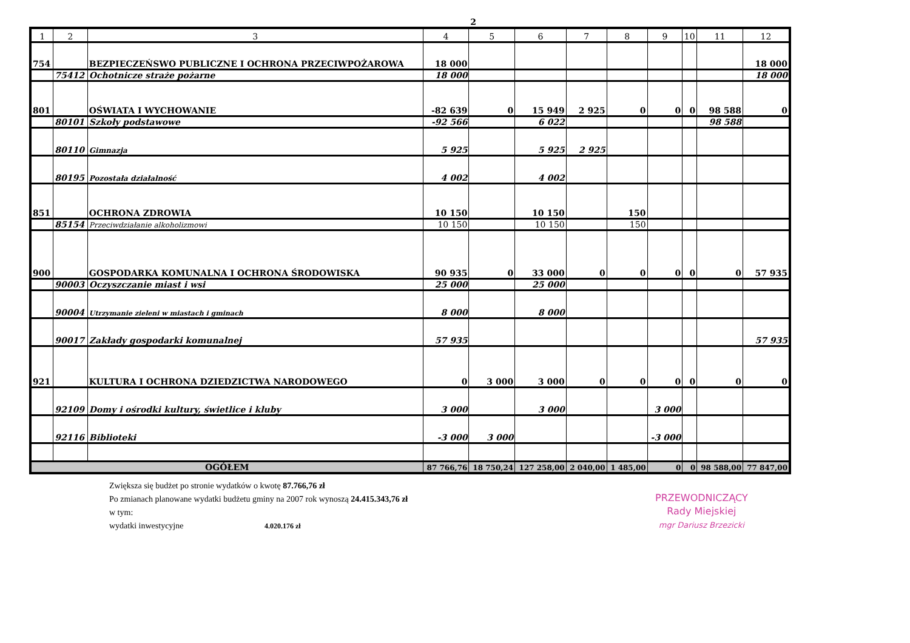2
| 1 | 2 | 3 | 4 | 5 | 6 | 7 | 8 | 9 | 10 | 11 | 12 |
| --- | --- | --- | --- | --- | --- | --- | --- | --- | --- | --- | --- |
| 754 | | BEZPIECZEŃSWO PUBLICZNE I OCHRONA PRZECIWPOŻAROWA | 18 000 | | | | | | | | 18 000 |
| | 75412 | Ochotnicze straże pożarne | 18 000 | | | | | | | | 18 000 |
| 801 | | OŚWIATA I WYCHOWANIE | -82 639 | 0 | 15 949 | 2 925 | 0 | 0 | 0 | 98 588 | 0 |
| | 80101 | Szkoły podstawowe | -92 566 | | 6 022 | | | | | 98 588 | |
| | 80110 | Gimnazja | 5 925 | | 5 925 | 2 925 | | | | | |
| | 80195 | Pozostała działalność | 4 002 | | 4 002 | | | | | | |
| 851 | | OCHRONA ZDROWIA | 10 150 | | 10 150 | | 150 | | | | |
| | 85154 | Przeciwdziałanie alkoholizmowi | 10 150 | | 10 150 | | 150 | | | | |
| 900 | | GOSPODARKA KOMUNALNA I OCHRONA ŚRODOWISKA | 90 935 | 0 | 33 000 | 0 | 0 | 0 | 0 | 0 | 57 935 |
| | 90003 | Oczyszczanie miast i wsi | 25 000 | | 25 000 | | | | | | |
| | 90004 | Utrzymanie zieleni w miastach i gminach | 8 000 | | 8 000 | | | | | | |
| | 90017 | Zakłady gospodarki komunalnej | 57 935 | | | | | | | | 57 935 |
| 921 | | KULTURA I OCHRONA DZIEDZICTWA NARODOWEGO | 0 | 3 000 | 3 000 | 0 | 0 | 0 | 0 | 0 | 0 |
| | 92109 | Domy i ośrodki kultury, świetlice i kluby | 3 000 | | 3 000 | | | 3 000 | | | |
| | 92116 | Biblioteki | -3 000 | 3 000 | | | | -3 000 | | | |
| OGÓŁEM | | | 87 766,76 | 18 750,24 | 127 258,00 | 2 040,00 | 1 485,00 | 0 | 0 | 98 588,00 | 77 847,00 |
Zwiększa się budżet po stronie wydatków o kwotę 87.766,76 zł
Po zmianach planowane wydatki budżetu gminy na 2007 rok wynoszą 24.415.343,76 zł
w tym:
wydatki inwestycyjne 4.020.176 zł
PRZEWODNICZĄCY
Rady Miejskiej
mgr Dariusz Brzezicki